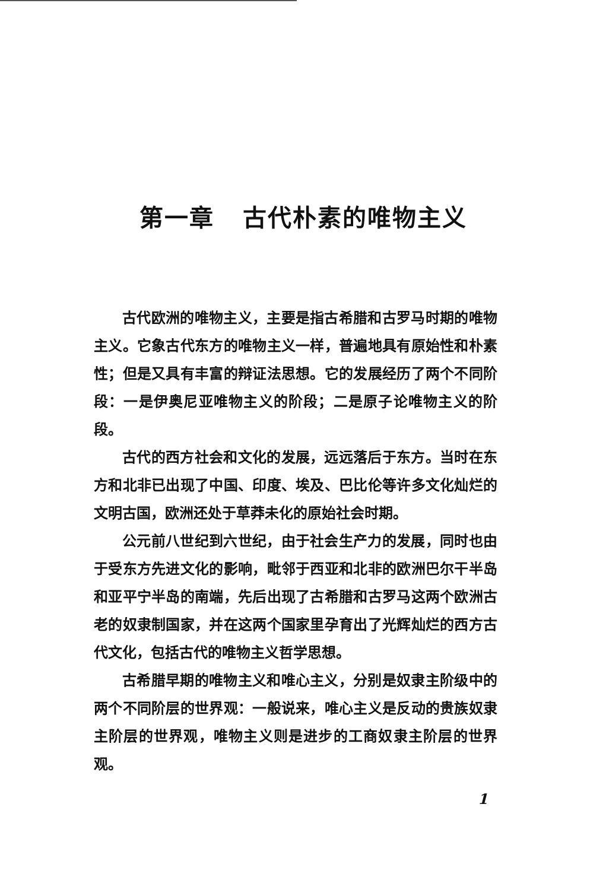第一章 古代朴素的唯物主义
古代欧洲的唯物主义，主要是指古希腊和古罗马时期的唯物主义。它象古代东方的唯物主义一样，普遍地具有原始性和朴素性；但是又具有丰富的辩证法思想。它的发展经历了两个不同阶段：一是伊奥尼亚唯物主义的阶段；二是原子论唯物主义的阶段。
古代的西方社会和文化的发展，远远落后于东方。当时在东方和北非已出现了中国、印度、埃及、巴比伦等许多文化灿烂的文明古国，欧洲还处于草莽未化的原始社会时期。
公元前八世纪到六世纪，由于社会生产力的发展，同时也由于受东方先进文化的影响，毗邻于西亚和北非的欧洲巴尔干半岛和亚平宁半岛的南端，先后出现了古希腊和古罗马这两个欧洲古老的奴隶制国家，并在这两个国家里孕育出了光辉灿烂的西方古代文化，包括古代的唯物主义哲学思想。
古希腊早期的唯物主义和唯心主义，分别是奴隶主阶级中的两个不同阶层的世界观：一般说来，唯心主义是反动的贵族奴隶主阶层的世界观，唯物主义则是进步的工商奴隶主阶层的世界观。
1